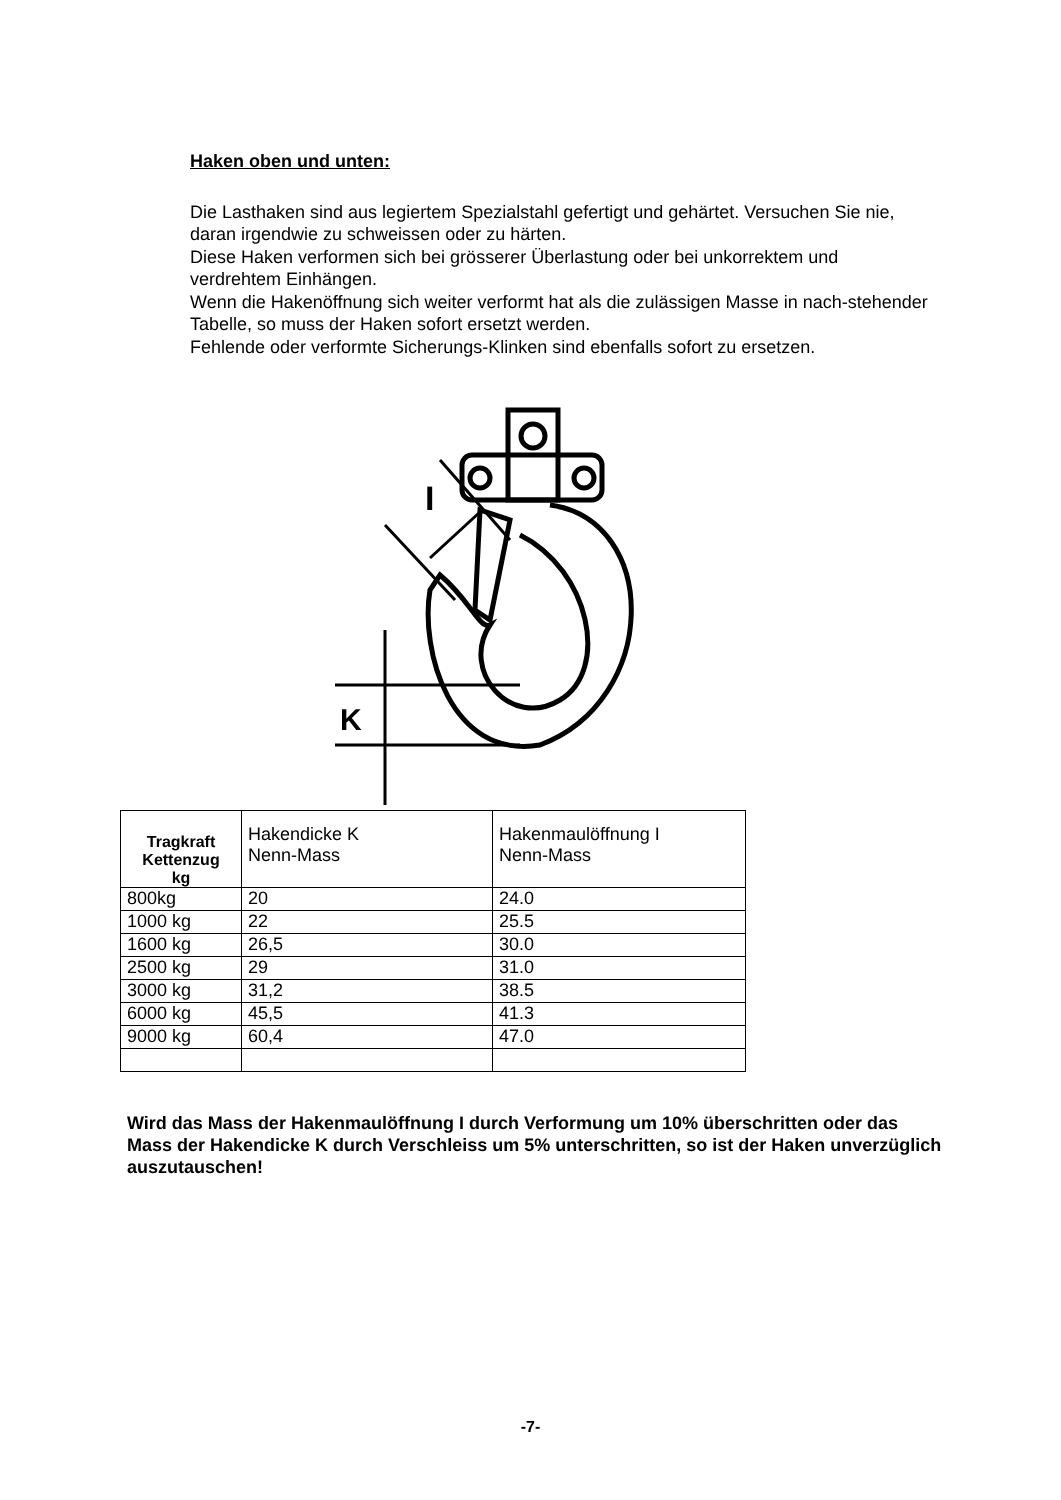Haken oben und unten:
Die Lasthaken sind aus legiertem Spezialstahl gefertigt und gehärtet. Versuchen Sie nie, daran irgendwie zu schweissen oder zu härten.
Diese Haken verformen sich bei grösserer Überlastung oder bei unkorrektem und verdrehtem Einhängen.
Wenn die Hakenöffnung sich weiter verformt hat als die zulässigen Masse in nach-stehender Tabelle, so muss der Haken sofort ersetzt werden.
Fehlende oder verformte Sicherungs-Klinken sind ebenfalls sofort zu ersetzen.
I
K
| Tragkraft Kettenzug kg | Hakendicke K Nenn-Mass | Hakenmaulöffnung I Nenn-Mass |
| 800kg | 20 | 24.0 |
| 1000 kg | 22 | 25.5 |
| 1600 kg | 26,5 | 30.0 |
| 2500 kg | 29 | 31.0 |
| 3000 kg | 31,2 | 38.5 |
| 6000 kg | 45,5 | 41.3 |
| 9000 kg | 60,4 | 47.0 |
Wird das Mass der Hakenmaulöffnung I durch Verformung um 10% überschritten oder das Mass der Hakendicke K durch Verschleiss um 5% unterschritten, so ist der Haken unverzüglich auszutauschen!
-7-